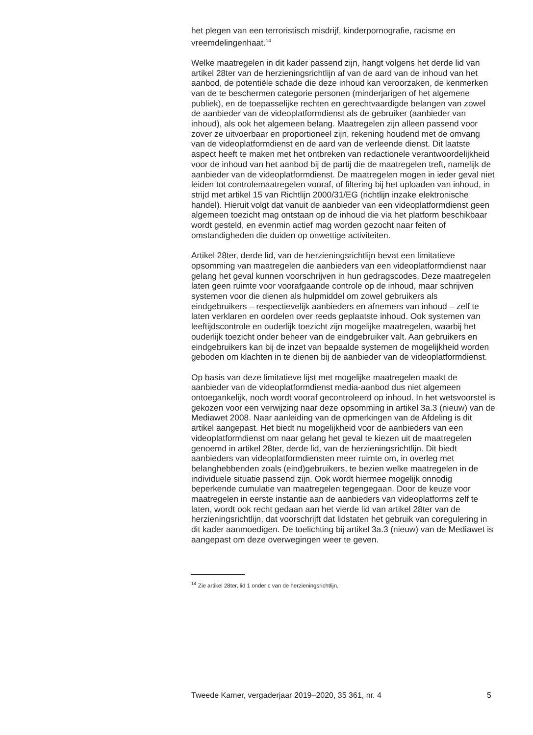het plegen van een terroristisch misdrijf, kinderpornografie, racisme en vreemdelingenhaat.<sup>14</sup>
Welke maatregelen in dit kader passend zijn, hangt volgens het derde lid van artikel 28ter van de herzieningsrichtlijn af van de aard van de inhoud van het aanbod, de potentiële schade die deze inhoud kan veroorzaken, de kenmerken van de te beschermen categorie personen (minderjarigen of het algemene publiek), en de toepasselijke rechten en gerechtvaardigde belangen van zowel de aanbieder van de videoplatformdienst als de gebruiker (aanbieder van inhoud), als ook het algemeen belang. Maatregelen zijn alleen passend voor zover ze uitvoerbaar en proportioneel zijn, rekening houdend met de omvang van de videoplatformdienst en de aard van de verleende dienst. Dit laatste aspect heeft te maken met het ontbreken van redactionele verantwoordelijkheid voor de inhoud van het aanbod bij de partij die de maatregelen treft, namelijk de aanbieder van de videoplatformdienst. De maatregelen mogen in ieder geval niet leiden tot controlemaatregelen vooraf, of filtering bij het uploaden van inhoud, in strijd met artikel 15 van Richtlijn 2000/31/EG (richtlijn inzake elektronische handel). Hieruit volgt dat vanuit de aanbieder van een videoplatformdienst geen algemeen toezicht mag ontstaan op de inhoud die via het platform beschikbaar wordt gesteld, en evenmin actief mag worden gezocht naar feiten of omstandigheden die duiden op onwettige activiteiten.
Artikel 28ter, derde lid, van de herzieningsrichtlijn bevat een limitatieve opsomming van maatregelen die aanbieders van een videoplatformdienst naar gelang het geval kunnen voorschrijven in hun gedragscodes. Deze maatregelen laten geen ruimte voor voorafgaande controle op de inhoud, maar schrijven systemen voor die dienen als hulpmiddel om zowel gebruikers als eindgebruikers – respectievelijk aanbieders en afnemers van inhoud – zelf te laten verklaren en oordelen over reeds geplaatste inhoud. Ook systemen van leeftijdscontrole en ouderlijk toezicht zijn mogelijke maatregelen, waarbij het ouderlijk toezicht onder beheer van de eindgebruiker valt. Aan gebruikers en eindgebruikers kan bij de inzet van bepaalde systemen de mogelijkheid worden geboden om klachten in te dienen bij de aanbieder van de videoplatformdienst.
Op basis van deze limitatieve lijst met mogelijke maatregelen maakt de aanbieder van de videoplatformdienst media-aanbod dus niet algemeen ontoegankelijk, noch wordt vooraf gecontroleerd op inhoud. In het wetsvoorstel is gekozen voor een verwijzing naar deze opsomming in artikel 3a.3 (nieuw) van de Mediawet 2008. Naar aanleiding van de opmerkingen van de Afdeling is dit artikel aangepast. Het biedt nu mogelijkheid voor de aanbieders van een videoplatformdienst om naar gelang het geval te kiezen uit de maatregelen genoemd in artikel 28ter, derde lid, van de herzieningsrichtlijn. Dit biedt aanbieders van videoplatformdiensten meer ruimte om, in overleg met belanghebbenden zoals (eind)gebruikers, te bezien welke maatregelen in de individuele situatie passend zijn. Ook wordt hiermee mogelijk onnodig beperkende cumulatie van maatregelen tegengegaan. Door de keuze voor maatregelen in eerste instantie aan de aanbieders van videoplatforms zelf te laten, wordt ook recht gedaan aan het vierde lid van artikel 28ter van de herzieningsrichtlijn, dat voorschrijft dat lidstaten het gebruik van coregulering in dit kader aanmoedigen. De toelichting bij artikel 3a.3 (nieuw) van de Mediawet is aangepast om deze overwegingen weer te geven.
<sup>14</sup> Zie artikel 28ter, lid 1 onder c van de herzieningsrichtlijn.
Tweede Kamer, vergaderjaar 2019–2020, 35 361, nr. 4 5